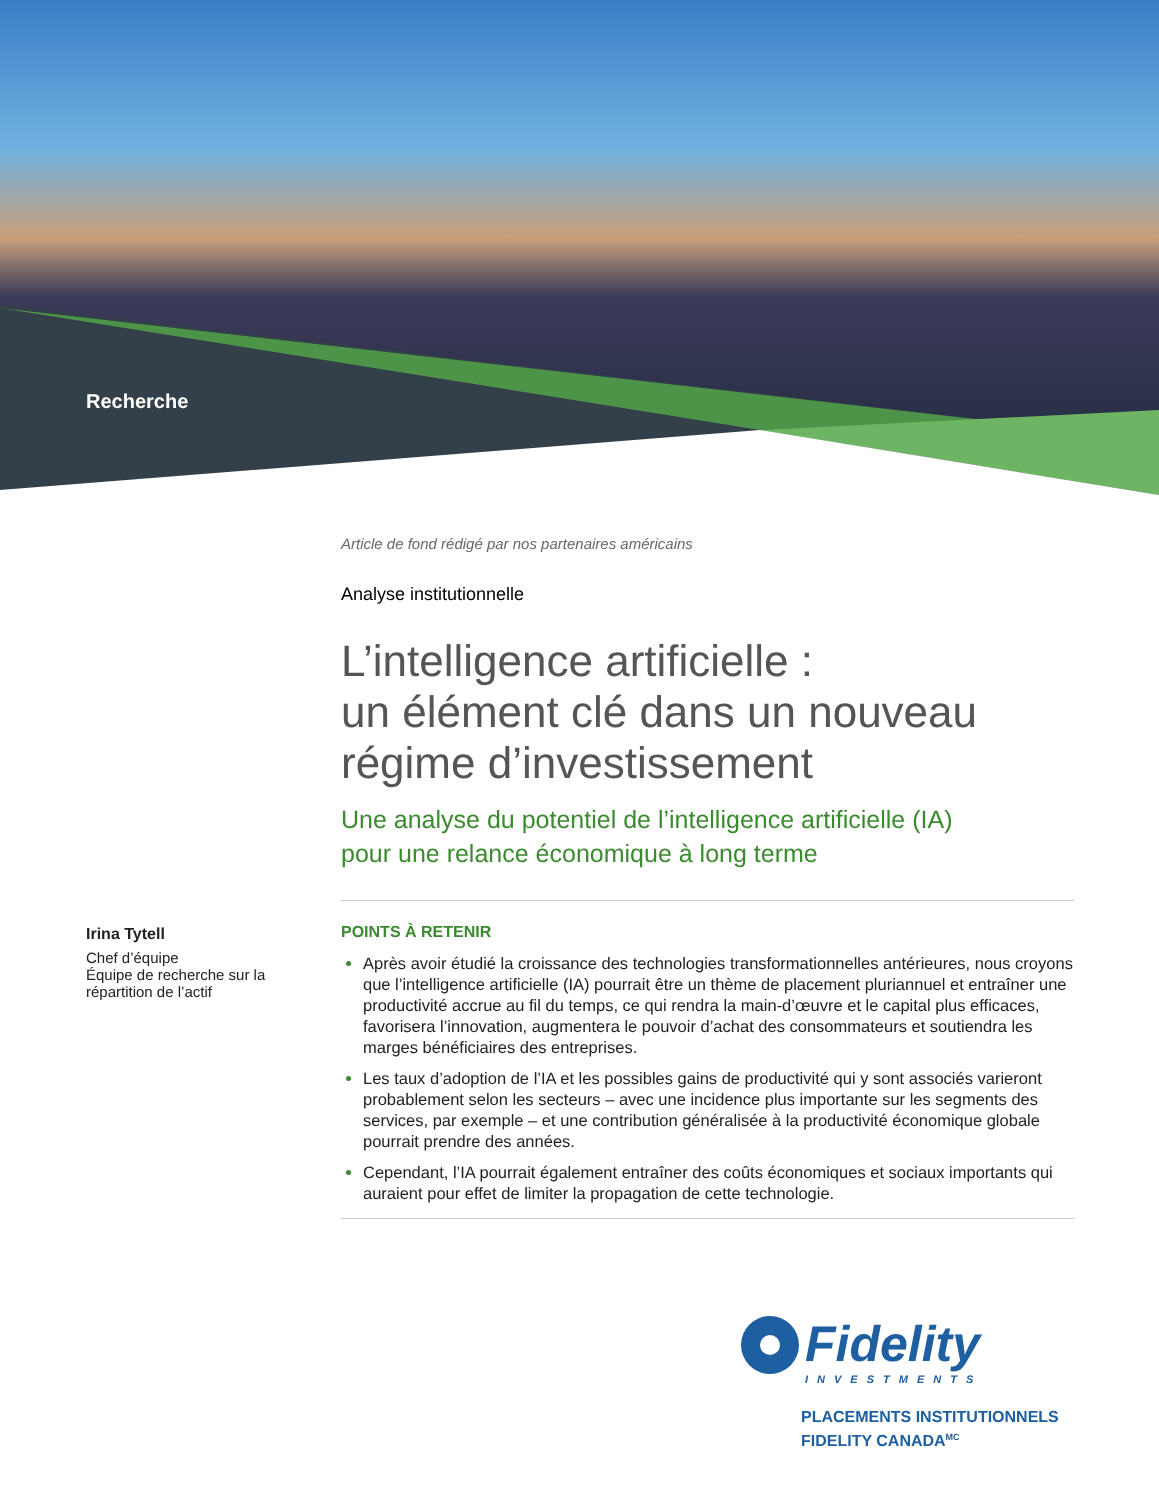Recherche
Article de fond rédigé par nos partenaires américains
Analyse institutionnelle
L’intelligence artificielle :
un élément clé dans un nouveau
régime d’investissement
Une analyse du potentiel de l’intelligence artificielle (IA)
pour une relance économique à long terme
POINTS À RETENIR
Après avoir étudié la croissance des technologies transformationnelles antérieures, nous croyons que l’intelligence artificielle (IA) pourrait être un thème de placement pluriannuel et entraîner une productivité accrue au fil du temps, ce qui rendra la main-d’œuvre et le capital plus efficaces, favorisera l’innovation, augmentera le pouvoir d’achat des consommateurs et soutiendra les marges bénéficiaires des entreprises.
Les taux d’adoption de l’IA et les possibles gains de productivité qui y sont associés varieront probablement selon les secteurs – avec une incidence plus importante sur les segments des services, par exemple – et une contribution généralisée à la productivité économique globale pourrait prendre des années.
Cependant, l’IA pourrait également entraîner des coûts économiques et sociaux importants qui auraient pour effet de limiter la propagation de cette technologie.
Irina Tytell
Chef d’équipe
Équipe de recherche sur la répartition de l’actif
Fidelity
INVESTMENTS
PLACEMENTS INSTITUTIONNELS
FIDELITY CANADA<sup>MC</sup>